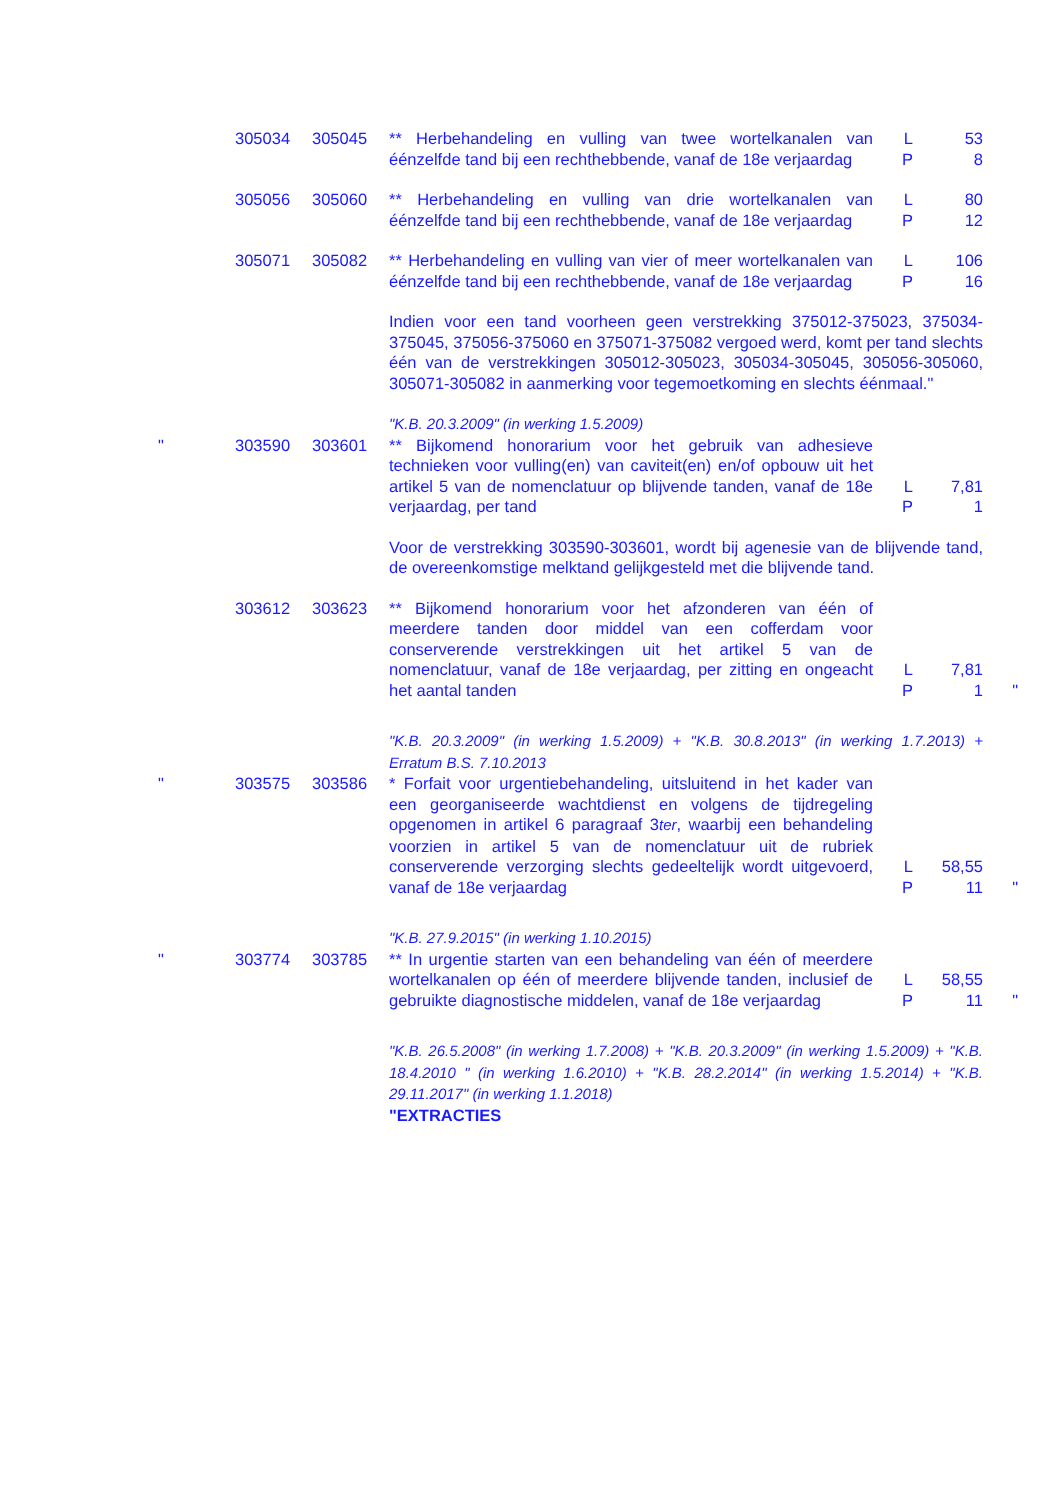| | 305034 | 305045 | ** Herbehandeling en vulling van twee wortelkanalen van éénzelfde tand bij een rechthebbende, vanaf de 18e verjaardag | L P | 53 8 | |
| | 305056 | 305060 | ** Herbehandeling en vulling van drie wortelkanalen van éénzelfde tand bij een rechthebbende, vanaf de 18e verjaardag | L P | 80 12 | |
| | 305071 | 305082 | ** Herbehandeling en vulling van vier of meer wortelkanalen van éénzelfde tand bij een rechthebbende, vanaf de 18e verjaardag | L P | 106 16 | |
| | | | Indien voor een tand voorheen geen verstrekking 375012-375023, 375034-375045, 375056-375060 en 375071-375082 vergoed werd, komt per tand slechts één van de verstrekkingen 305012-305023, 305034-305045, 305056-305060, 305071-305082 in aanmerking voor tegemoetkoming en slechts éénmaal." | | | |
| | | | "K.B. 20.3.2009" (in werking 1.5.2009) | | | |
| " | 303590 | 303601 | ** Bijkomend honorarium voor het gebruik van adhesieve technieken voor vulling(en) van caviteit(en) en/of opbouw uit het artikel 5 van de nomenclatuur op blijvende tanden, vanaf de 18e verjaardag, per tand | L P | 7,81 1 | |
| | | | Voor de verstrekking 303590-303601, wordt bij agenesie van de blijvende tand, de overeenkomstige melktand gelijkgesteld met die blijvende tand. | | | |
| | 303612 | 303623 | ** Bijkomend honorarium voor het afzonderen van één of meerdere tanden door middel van een cofferdam voor conserverende verstrekkingen uit het artikel 5 van de nomenclatuur, vanaf de 18e verjaardag, per zitting en ongeacht het aantal tanden | L P | 7,81 1 | " |
| | | | "K.B. 20.3.2009" (in werking 1.5.2009) + "K.B. 30.8.2013" (in werking 1.7.2013) + Erratum B.S. 7.10.2013 | | | |
| " | 303575 | 303586 | * Forfait voor urgentiebehandeling, uitsluitend in het kader van een georganiseerde wachtdienst en volgens de tijdregeling opgenomen in artikel 6 paragraaf 3 ter , waarbij een behandeling voorzien in artikel 5 van de nomenclatuur uit de rubriek conserverende verzorging slechts gedeeltelijk wordt uitgevoerd, vanaf de 18e verjaardag | L P | 58,55 11 | " |
| | | | "K.B. 27.9.2015" (in werking 1.10.2015) | | | |
| " | 303774 | 303785 | ** In urgentie starten van een behandeling van één of meerdere wortelkanalen op één of meerdere blijvende tanden, inclusief de gebruikte diagnostische middelen, vanaf de 18e verjaardag | L P | 58,55 11 | " |
| | | | "K.B. 26.5.2008" (in werking 1.7.2008) + "K.B. 20.3.2009" (in werking 1.5.2009) + "K.B. 18.4.2010 " (in werking 1.6.2010) + "K.B. 28.2.2014" (in werking 1.5.2014) + "K.B. 29.11.2017" (in werking 1.1.2018) "EXTRACTIES | | | |